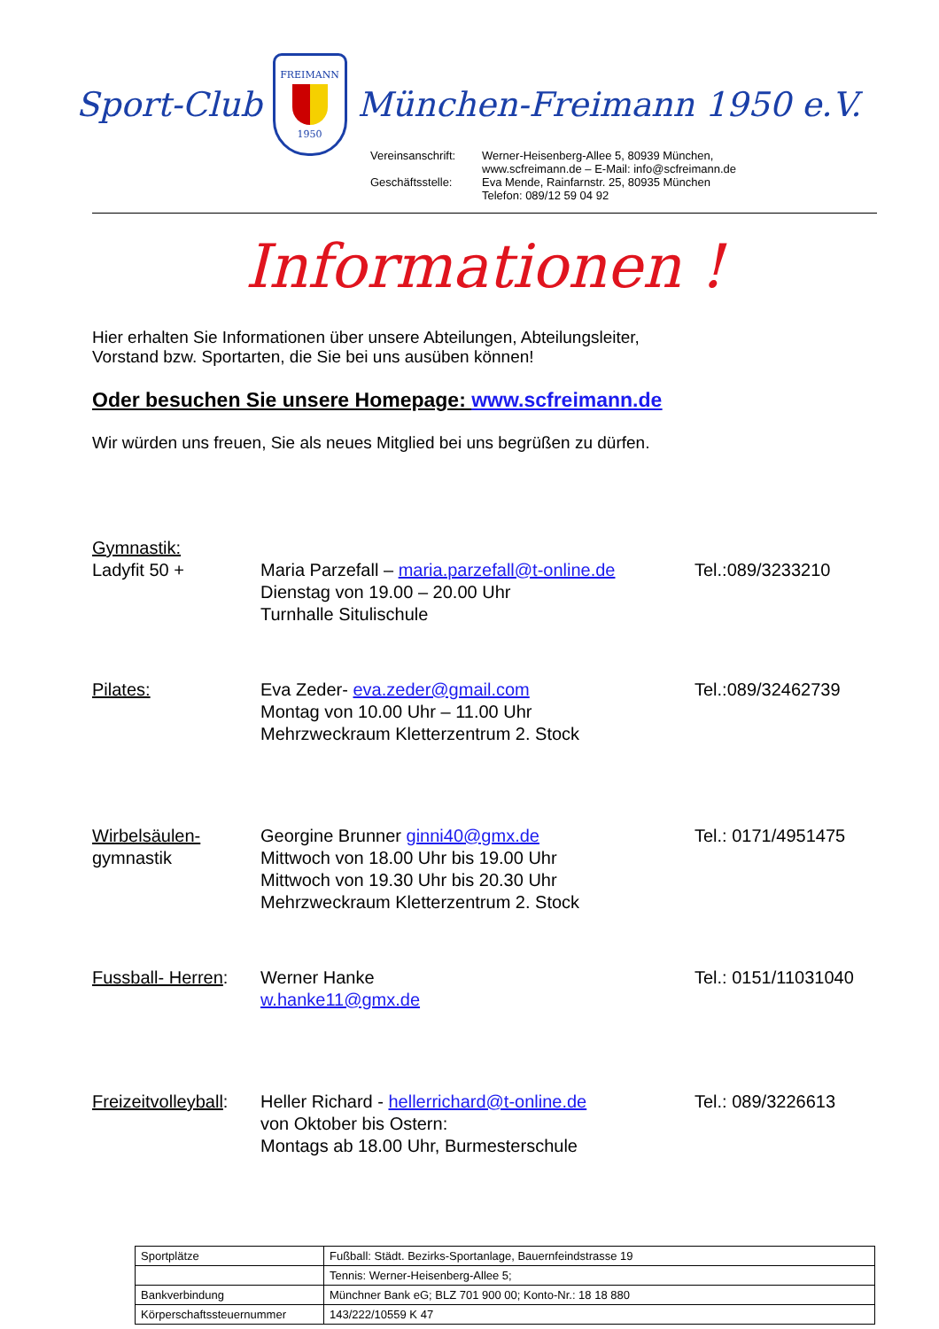Sport-Club
FREIMANN
1950
München-Freimann 1950 e.V.
Vereinsanschrift: Werner-Heisenberg-Allee 5, 80939 München,
www.scfreimann.de – E-Mail: info@scfreimann.de Geschäftsstelle: Eva Mende, Rainfarnstr. 25, 80935 München
Telefon: 089/12 59 04 92
Informationen !
Hier erhalten Sie Informationen über unsere Abteilungen, Abteilungsleiter,
Vorstand bzw. Sportarten, die Sie bei uns ausüben können!
Oder besuchen Sie unsere Homepage: www.scfreimann.de
Wir würden uns freuen, Sie als neues Mitglied bei uns begrüßen zu dürfen.
Gymnastik:
Ladyfit 50 +
Maria Parzefall – maria.parzefall@t-online.de
Dienstag von 19.00 – 20.00 Uhr
Turnhalle Situlischule
Tel.:089/3233210
Pilates:
Eva Zeder- eva.zeder@gmail.com
Montag von 10.00 Uhr – 11.00 Uhr
Mehrzweckraum Kletterzentrum 2. Stock
Tel.:089/32462739
Wirbelsäulen-
gymnastik
Georgine Brunner ginni40@gmx.de
Mittwoch von 18.00 Uhr bis 19.00 Uhr
Mittwoch von 19.30 Uhr bis 20.30 Uhr
Mehrzweckraum Kletterzentrum 2. Stock
Tel.: 0171/4951475
Fussball- Herren:
Werner Hanke
w.hanke11@gmx.de
Tel.: 0151/11031040
Freizeitvolleyball:
Heller Richard - hellerrichard@t-online.de
von Oktober bis Ostern:
Montags ab 18.00 Uhr, Burmesterschule
Tel.: 089/3226613
| Sportplätze | Fußball: Städt. Bezirks-Sportanlage, Bauernfeindstrasse 19 |
| | Tennis: Werner-Heisenberg-Allee 5; |
| Bankverbindung | Münchner Bank eG; BLZ 701 900 00; Konto-Nr.: 18 18 880 |
| Körperschaftssteuernummer | 143/222/10559 K 47 |